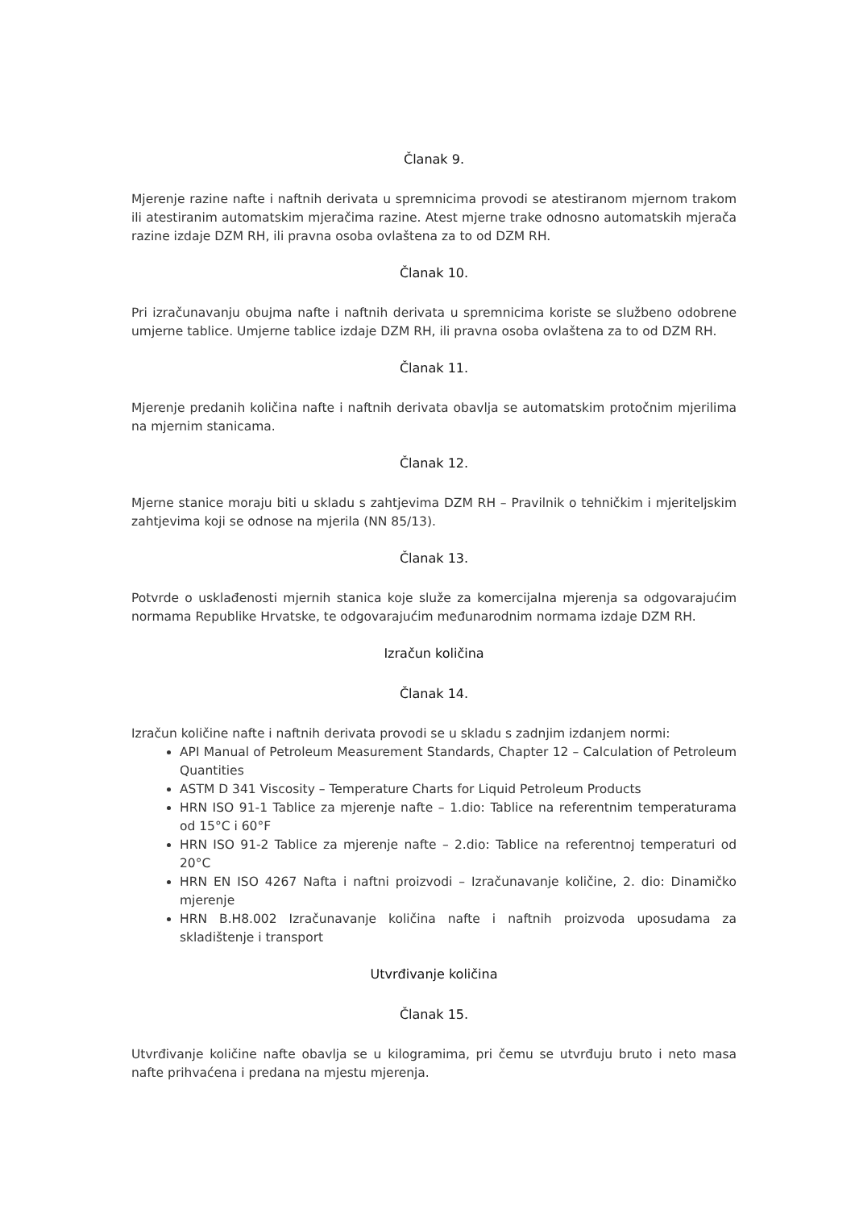Članak 9.
Mjerenje razine nafte i naftnih derivata u spremnicima provodi se atestiranom mjernom trakom ili atestiranim automatskim mjeračima razine. Atest mjerne trake odnosno automatskih mjerača razine izdaje DZM RH, ili pravna osoba ovlaštena za to od DZM RH.
Članak 10.
Pri izračunavanju obujma nafte i naftnih derivata u spremnicima koriste se službeno odobrene umjerne tablice. Umjerne tablice izdaje DZM RH, ili pravna osoba ovlaštena za to od DZM RH.
Članak 11.
Mjerenje predanih količina nafte i naftnih derivata obavlja se automatskim protočnim mjerilima na mjernim stanicama.
Članak 12.
Mjerne stanice moraju biti u skladu s zahtjevima DZM RH – Pravilnik o tehničkim i mjeriteljskim zahtjevima koji se odnose na mjerila (NN 85/13).
Članak 13.
Potvrde o usklađenosti mjernih stanica koje služe za komercijalna mjerenja sa odgovarajućim normama Republike Hrvatske, te odgovarajućim međunarodnim normama izdaje DZM RH.
Izračun količina
Članak 14.
Izračun količine nafte i naftnih derivata provodi se u skladu s zadnjim izdanjem normi:
API Manual of Petroleum Measurement Standards, Chapter 12 – Calculation of Petroleum Quantities
ASTM D 341 Viscosity – Temperature Charts for Liquid Petroleum Products
HRN ISO 91-1 Tablice za mjerenje nafte – 1.dio: Tablice na referentnim temperaturama od 15°C i 60°F
HRN ISO 91-2 Tablice za mjerenje nafte – 2.dio: Tablice na referentnoj temperaturi od 20°C
HRN EN ISO 4267 Nafta i naftni proizvodi – Izračunavanje količine, 2. dio: Dinamičko mjerenje
HRN B.H8.002 Izračunavanje količina nafte i naftnih proizvoda uposudama za skladištenje i transport
Utvrđivanje količina
Članak 15.
Utvrđivanje količine nafte obavlja se u kilogramima, pri čemu se utvrđuju bruto i neto masa nafte prihvaćena i predana na mjestu mjerenja.